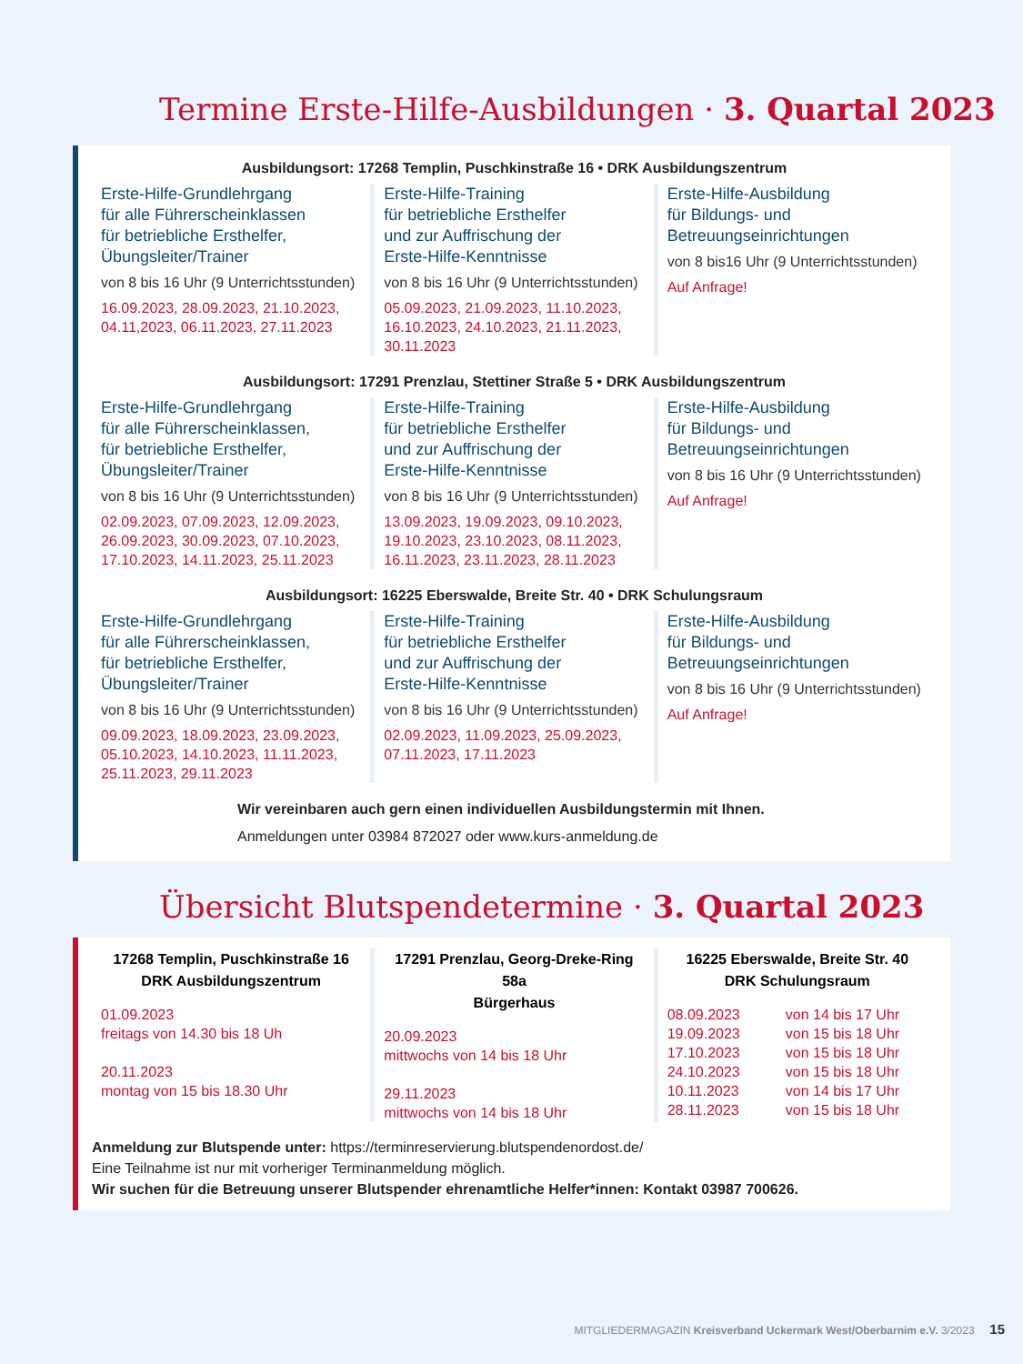Termine Erste-Hilfe-Ausbildungen · 3. Quartal 2023
Ausbildungsort: 17268 Templin, Puschkinstraße 16 • DRK Ausbildungszentrum
Erste-Hilfe-Grundlehrgang
für alle Führerscheinklassen
für betriebliche Ersthelfer,
Übungsleiter/Trainer
von 8 bis 16 Uhr (9 Unterrichtsstunden)
16.09.2023, 28.09.2023, 21.10.2023, 04.11,2023, 06.11.2023, 27.11.2023
Erste-Hilfe-Training
für betriebliche Ersthelfer
und zur Auffrischung der
Erste-Hilfe-Kenntnisse
von 8 bis 16 Uhr (9 Unterrichtsstunden)
05.09.2023, 21.09.2023, 11.10.2023, 16.10.2023, 24.10.2023, 21.11.2023, 30.11.2023
Erste-Hilfe-Ausbildung
für Bildungs- und
Betreuungseinrichtungen
von 8 bis16 Uhr (9 Unterrichtsstunden)
Auf Anfrage!
Ausbildungsort: 17291 Prenzlau, Stettiner Straße 5 • DRK Ausbildungszentrum
Erste-Hilfe-Grundlehrgang
für alle Führerscheinklassen,
für betriebliche Ersthelfer,
Übungsleiter/Trainer
von 8 bis 16 Uhr (9 Unterrichtsstunden)
02.09.2023, 07.09.2023, 12.09.2023, 26.09.2023, 30.09.2023, 07.10.2023, 17.10.2023, 14.11.2023, 25.11.2023
Erste-Hilfe-Training
für betriebliche Ersthelfer
und zur Auffrischung der
Erste-Hilfe-Kenntnisse
von 8 bis 16 Uhr (9 Unterrichtsstunden)
13.09.2023, 19.09.2023, 09.10.2023, 19.10.2023, 23.10.2023, 08.11.2023, 16.11.2023, 23.11.2023, 28.11.2023
Erste-Hilfe-Ausbildung
für Bildungs- und
Betreuungseinrichtungen
von 8 bis 16 Uhr (9 Unterrichtsstunden)
Auf Anfrage!
Ausbildungsort: 16225 Eberswalde, Breite Str. 40 • DRK Schulungsraum
Erste-Hilfe-Grundlehrgang
für alle Führerscheinklassen,
für betriebliche Ersthelfer,
Übungsleiter/Trainer
von 8 bis 16 Uhr (9 Unterrichtsstunden)
09.09.2023, 18.09.2023, 23.09.2023, 05.10.2023, 14.10.2023, 11.11.2023, 25.11.2023, 29.11.2023
Erste-Hilfe-Training
für betriebliche Ersthelfer
und zur Auffrischung der
Erste-Hilfe-Kenntnisse
von 8 bis 16 Uhr (9 Unterrichtsstunden)
02.09.2023, 11.09.2023, 25.09.2023, 07.11.2023, 17.11.2023
Erste-Hilfe-Ausbildung
für Bildungs- und
Betreuungseinrichtungen
von 8 bis 16 Uhr (9 Unterrichtsstunden)
Auf Anfrage!
Wir vereinbaren auch gern einen individuellen Ausbildungstermin mit Ihnen.
Anmeldungen unter 03984 872027 oder www.kurs-anmeldung.de
Übersicht Blutspendetermine · 3. Quartal 2023
17268 Templin, Puschkinstraße 16
DRK Ausbildungszentrum
01.09.2023
freitags von 14.30 bis 18 Uh
20.11.2023
montag von 15 bis 18.30 Uhr
17291 Prenzlau, Georg-Dreke-Ring 58a
Bürgerhaus
20.09.2023
mittwochs von 14 bis 18 Uhr
29.11.2023
mittwochs von 14 bis 18 Uhr
16225 Eberswalde, Breite Str. 40
DRK Schulungsraum
08.09.2023
19.09.2023
17.10.2023
24.10.2023
10.11.2023
28.11.2023
von 14 bis 17 Uhr
von 15 bis 18 Uhr
von 15 bis 18 Uhr
von 15 bis 18 Uhr
von 14 bis 17 Uhr
von 15 bis 18 Uhr
Anmeldung zur Blutspende unter: https://terminreservierung.blutspendenordost.de/
Eine Teilnahme ist nur mit vorheriger Terminanmeldung möglich.
Wir suchen für die Betreuung unserer Blutspender ehrenamtliche Helfer*innen: Kontakt 03987 700626.
MITGLIEDERMAGAZIN Kreisverband Uckermark West/Oberbarnim e.V. 3/2023 15